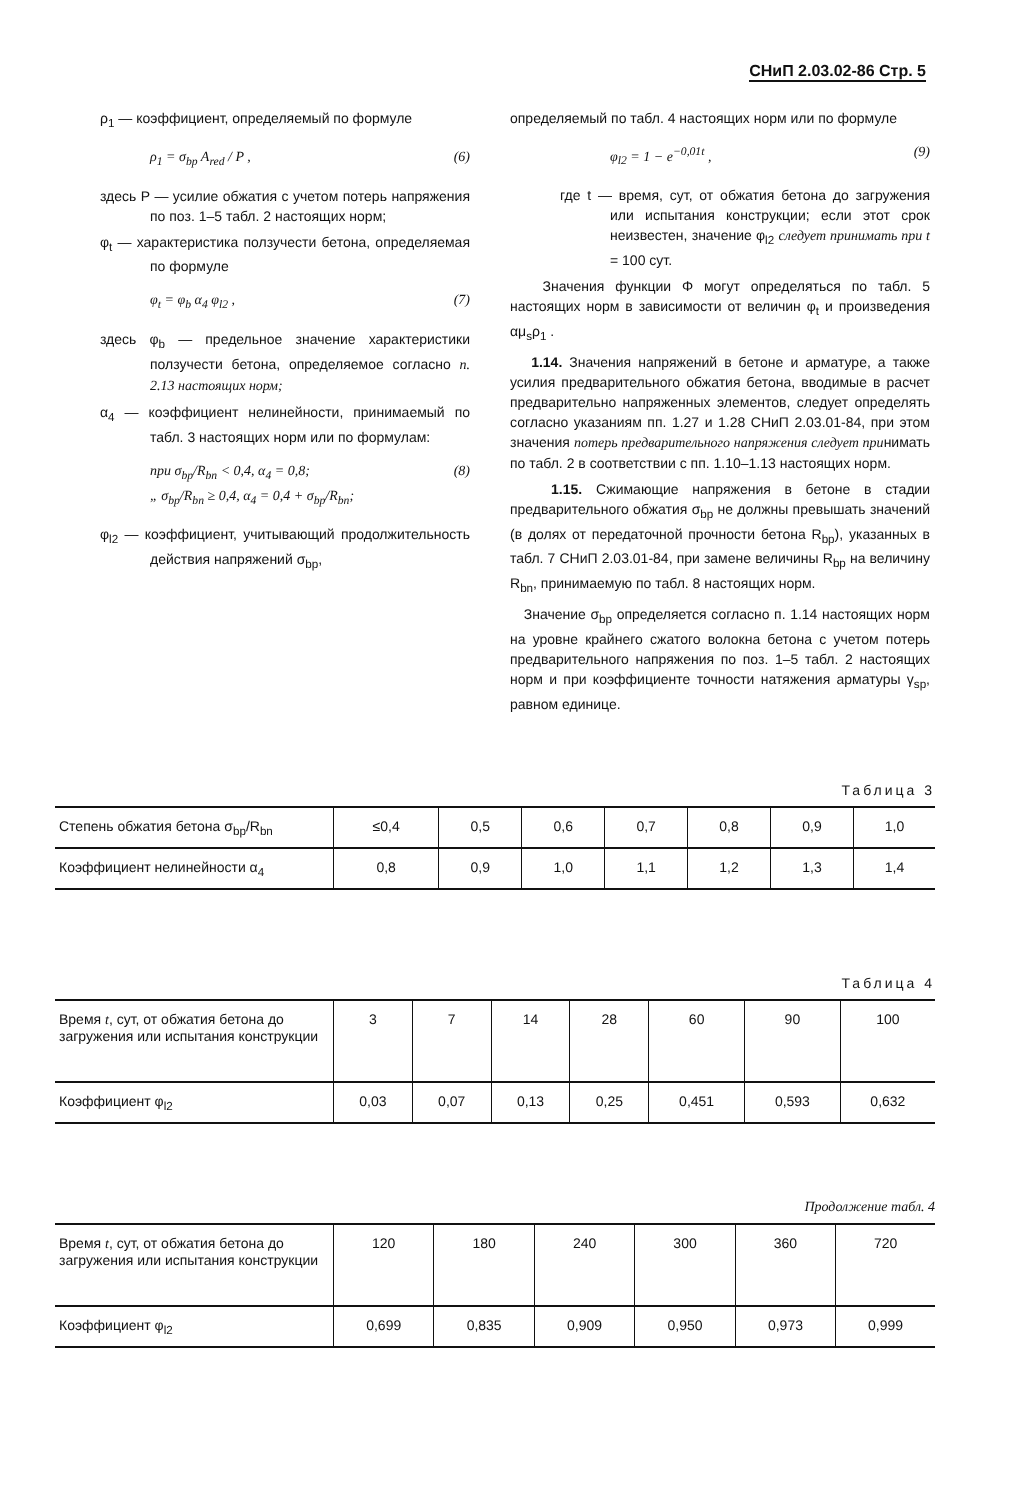СНиП 2.03.02-86 Стр. 5
ρ<sub>1</sub> — коэффициент, определяемый по формуле
ρ<sub>1</sub> = σ<sub>bp</sub> A<sub>red</sub> / P , (6)
здесь P — усилие обжатия с учетом потерь напряжения по поз. 1–5 табл. 2 настоящих норм;
φ<sub>t</sub> — характеристика ползучести бетона, определяемая по формуле
φ<sub>t</sub> = φ<sub>b</sub> α<sub>4</sub> φ<sub>l2</sub> , (7)
здесь φ<sub>b</sub> — предельное значение характеристики ползучести бетона, определяемое согласно п. 2.13 настоящих норм;
α<sub>4</sub> — коэффициент нелинейности, принимаемый по табл. 3 настоящих норм или по формулам:
при σ<sub>bp</sub>/R<sub>bn</sub> < 0,4, α<sub>4</sub> = 0,8;
„ σ<sub>bp</sub>/R<sub>bn</sub> ≥ 0,4, α<sub>4</sub> = 0,4 + σ<sub>bp</sub>/R<sub>bn</sub>; (8)
φ<sub>l2</sub> — коэффициент, учитывающий продолжительность действия напряжений σ<sub>bp</sub>,
определяемый по табл. 4 настоящих норм или по формуле
φ<sub>l2</sub> = 1 − e<sup>−0,01t</sup> , (9)
где t — время, сут, от обжатия бетона до загружения или испытания конструкции; если этот срок неизвестен, значение φ<sub>l2</sub> следует принимать при t = 100 сут.
Значения функции Φ могут определяться по табл. 5 настоящих норм в зависимости от величин φ<sub>t</sub> и произведения αμ<sub>s</sub>ρ<sub>1</sub> .
1.14. Значения напряжений в бетоне и арматуре, а также усилия предварительного обжатия бетона, вводимые в расчет предварительно напряженных элементов, следует определять согласно указаниям пп. 1.27 и 1.28 СНиП 2.03.01-84, при этом значения потерь предварительного напряжения следует принимать по табл. 2 в соответствии с пп. 1.10–1.13 настоящих норм.
1.15. Сжимающие напряжения в бетоне в стадии предварительного обжатия σ<sub>bp</sub> не должны превышать значений (в долях от передаточной прочности бетона R<sub>bp</sub>), указанных в табл. 7 СНиП 2.03.01-84, при замене величины R<sub>bp</sub> на величину R<sub>bn</sub>, принимаемую по табл. 8 настоящих норм.
Значение σ<sub>bp</sub> определяется согласно п. 1.14 настоящих норм на уровне крайнего сжатого волокна бетона с учетом потерь предварительного напряжения по поз. 1–5 табл. 2 настоящих норм и при коэффициенте точности натяжения арматуры γ<sub>sp</sub>, равном единице.
Таблица 3
| Степень обжатия бетона σ<sub>bp</sub>/R<sub>bn</sub> | ≤0,4 | 0,5 | 0,6 | 0,7 | 0,8 | 0,9 | 1,0 |
| Коэффициент нелинейности α<sub>4</sub> | 0,8 | 0,9 | 1,0 | 1,1 | 1,2 | 1,3 | 1,4 |
Таблица 4
| Время t , сут, от обжатия бетона до загружения или испытания конструкции | 3 | 7 | 14 | 28 | 60 | 90 | 100 |
| Коэффициент φ<sub>l2</sub> | 0,03 | 0,07 | 0,13 | 0,25 | 0,451 | 0,593 | 0,632 |
Продолжение табл. 4
| Время t , сут, от обжатия бетона до загружения или испытания конструкции | 120 | 180 | 240 | 300 | 360 | 720 |
| Коэффициент φ<sub>l2</sub> | 0,699 | 0,835 | 0,909 | 0,950 | 0,973 | 0,999 |